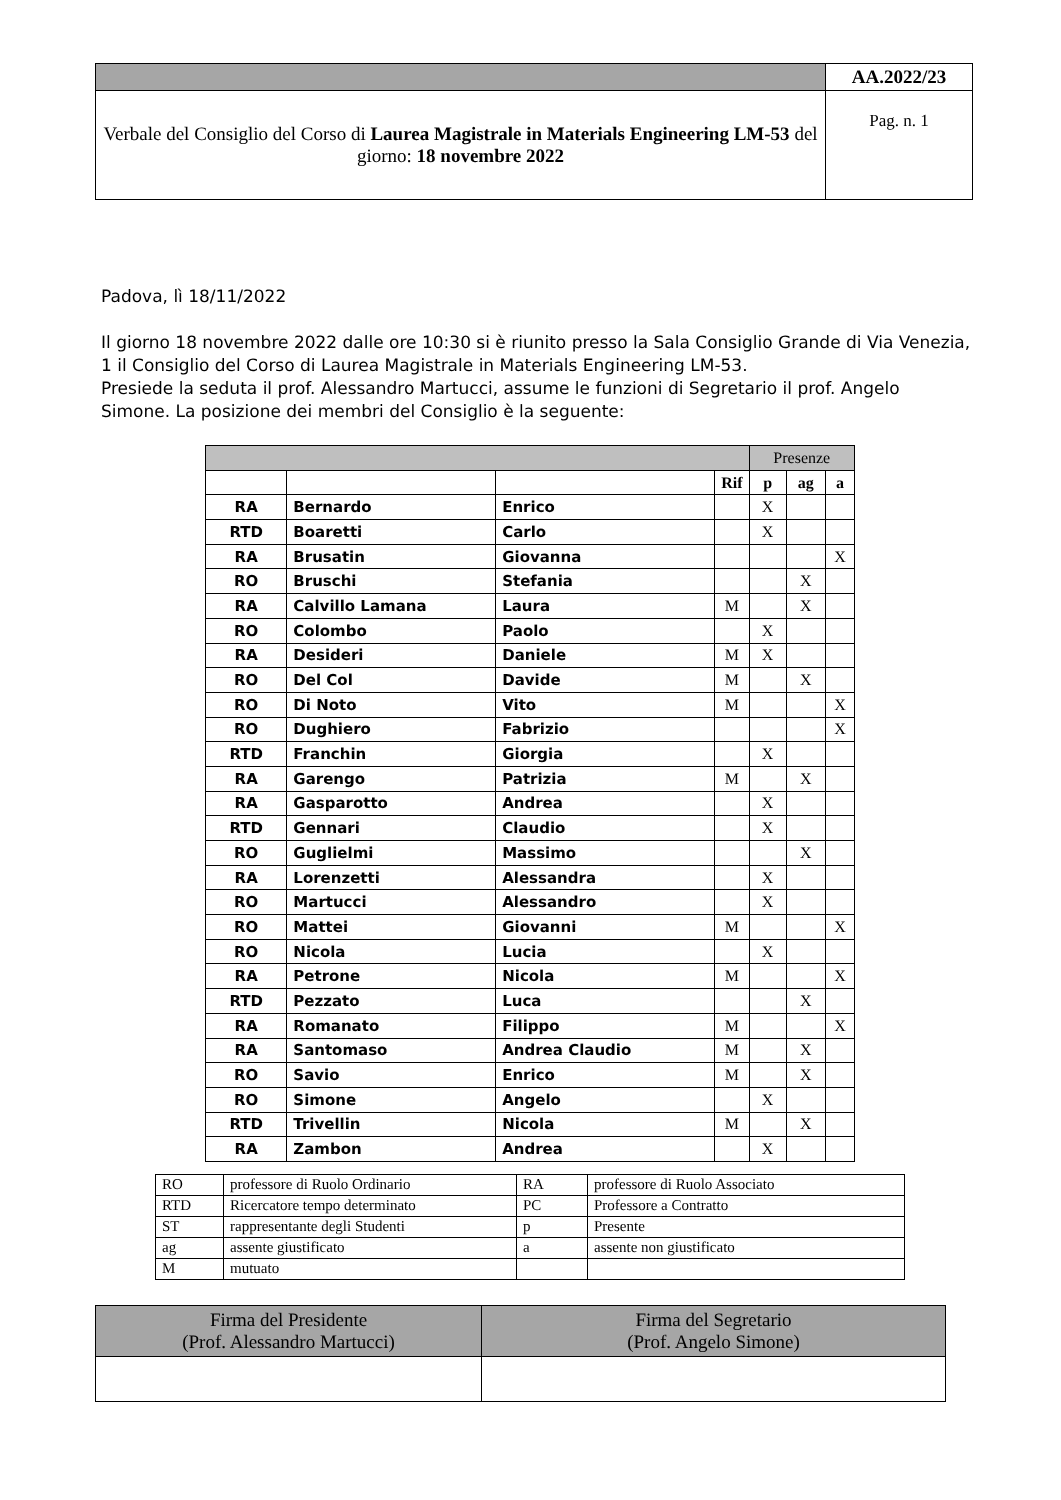| | AA.2022/23 |
| Verbale del Consiglio del Corso di Laurea Magistrale in Materials Engineering LM-53 del giorno: 18 novembre 2022 | Pag. n. 1 |
Padova, lì 18/11/2022
Il giorno 18 novembre 2022 dalle ore 10:30 si è riunito presso la Sala Consiglio Grande di Via Venezia, 1 il Consiglio del Corso di Laurea Magistrale in Materials Engineering LM-53.
Presiede la seduta il prof. Alessandro Martucci, assume le funzioni di Segretario il prof. Angelo Simone. La posizione dei membri del Consiglio è la seguente:
| | | | | Presenze | | |
| | | | Rif | p | ag | a |
| RA | Bernardo | Enrico | | X | | |
| RTD | Boaretti | Carlo | | X | | |
| RA | Brusatin | Giovanna | | | | X |
| RO | Bruschi | Stefania | | | X | |
| RA | Calvillo Lamana | Laura | M | | X | |
| RO | Colombo | Paolo | | X | | |
| RA | Desideri | Daniele | M | X | | |
| RO | Del Col | Davide | M | | X | |
| RO | Di Noto | Vito | M | | | X |
| RO | Dughiero | Fabrizio | | | | X |
| RTD | Franchin | Giorgia | | X | | |
| RA | Garengo | Patrizia | M | | X | |
| RA | Gasparotto | Andrea | | X | | |
| RTD | Gennari | Claudio | | X | | |
| RO | Guglielmi | Massimo | | | X | |
| RA | Lorenzetti | Alessandra | | X | | |
| RO | Martucci | Alessandro | | X | | |
| RO | Mattei | Giovanni | M | | | X |
| RO | Nicola | Lucia | | X | | |
| RA | Petrone | Nicola | M | | | X |
| RTD | Pezzato | Luca | | | X | |
| RA | Romanato | Filippo | M | | | X |
| RA | Santomaso | Andrea Claudio | M | | X | |
| RO | Savio | Enrico | M | | X | |
| RO | Simone | Angelo | | X | | |
| RTD | Trivellin | Nicola | M | | X | |
| RA | Zambon | Andrea | | X | | |
| RO | professore di Ruolo Ordinario | RA | professore di Ruolo Associato |
| RTD | Ricercatore tempo determinato | PC | Professore a Contratto |
| ST | rappresentante degli Studenti | p | Presente |
| ag | assente giustificato | a | assente non giustificato |
| M | mutuato | | |
| Firma del Presidente (Prof. Alessandro Martucci) | Firma del Segretario (Prof. Angelo Simone) |